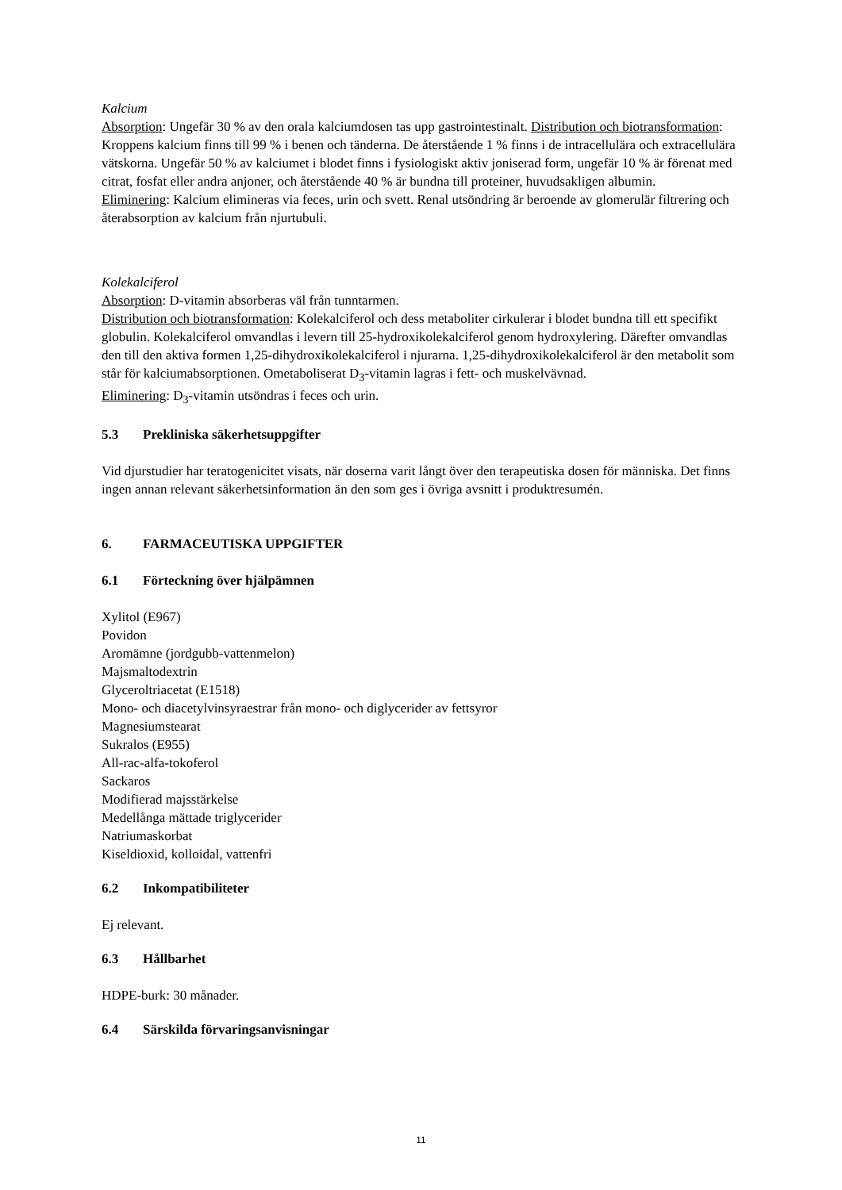Kalcium
Absorption: Ungefär 30 % av den orala kalciumdosen tas upp gastrointestinalt. Distribution och biotransformation: Kroppens kalcium finns till 99 % i benen och tänderna. De återstående 1 % finns i de intracellulära och extracellulära vätskorna. Ungefär 50 % av kalciumet i blodet finns i fysiologiskt aktiv joniserad form, ungefär 10 % är förenat med citrat, fosfat eller andra anjoner, och återstående 40 % är bundna till proteiner, huvudsakligen albumin.
Eliminering: Kalcium elimineras via feces, urin och svett. Renal utsöndring är beroende av glomerulär filtrering och återabsorption av kalcium från njurtubuli.
Kolekalciferol
Absorption: D-vitamin absorberas väl från tunntarmen.
Distribution och biotransformation: Kolekalciferol och dess metaboliter cirkulerar i blodet bundna till ett specifikt globulin. Kolekalciferol omvandlas i levern till 25-hydroxikolekalciferol genom hydroxylering. Därefter omvandlas den till den aktiva formen 1,25-dihydroxikolekalciferol i njurarna. 1,25-dihydroxikolekalciferol är den metabolit som står för kalciumabsorptionen. Ometaboliserat D<sub>3</sub>-vitamin lagras i fett- och muskelvävnad.
Eliminering: D<sub>3</sub>-vitamin utsöndras i feces och urin.
5.3 Prekliniska säkerhetsuppgifter
Vid djurstudier har teratogenicitet visats, när doserna varit långt över den terapeutiska dosen för människa. Det finns ingen annan relevant säkerhetsinformation än den som ges i övriga avsnitt i produktresumén.
6. FARMACEUTISKA UPPGIFTER
6.1 Förteckning över hjälpämnen
Xylitol (E967)
Povidon
Aromämne (jordgubb-vattenmelon)
Majsmaltodextrin
Glyceroltriacetat (E1518)
Mono- och diacetylvinsyraestrar från mono- och diglycerider av fettsyror
Magnesiumstearat
Sukralos (E955)
All-rac-alfa-tokoferol
Sackaros
Modifierad majsstärkelse
Medellånga mättade triglycerider
Natriumaskorbat
Kiseldioxid, kolloidal, vattenfri
6.2 Inkompatibiliteter
Ej relevant.
6.3 Hållbarhet
HDPE-burk: 30 månader.
6.4 Särskilda förvaringsanvisningar
11